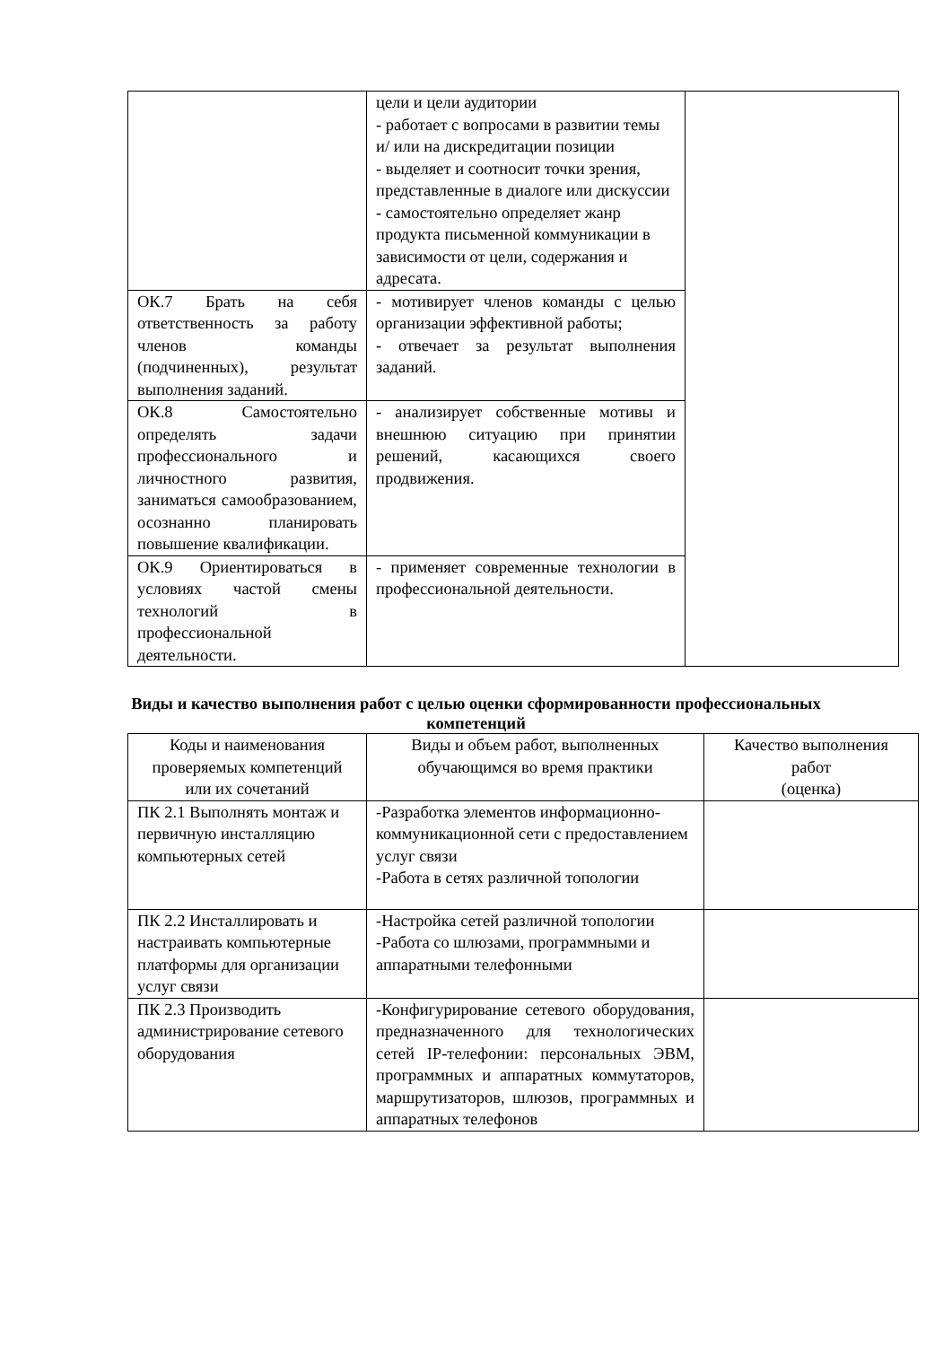| | цели и цели аудитории - работает с вопросами в развитии темы и/ или на дискредитации позиции - выделяет и соотносит точки зрения, представленные в диалоге или дискуссии - самостоятельно определяет жанр продукта письменной коммуникации в зависимости от цели, содержания и адресата. | |
| ОК.7 Брать на себя ответственность за работу членов команды (подчиненных), результат выполнения заданий. | - мотивирует членов команды с целью организации эффективной работы; - отвечает за результат выполнения заданий. | |
| ОК.8 Самостоятельно определять задачи профессионального и личностного развития, заниматься самообразованием, осознанно планировать повышение квалификации. | - анализирует собственные мотивы и внешнюю ситуацию при принятии решений, касающихся своего продвижения. | |
| ОК.9 Ориентироваться в условиях частой смены технологий в профессиональной деятельности. | - применяет современные технологии в профессиональной деятельности. | |
Виды и качество выполнения работ с целью оценки сформированности профессиональных компетенций
| Коды и наименования проверяемых компетенций или их сочетаний | Виды и объем работ, выполненных обучающимся во время практики | Качество выполнения работ (оценка) |
| ПК 2.1 Выполнять монтаж и первичную инсталляцию компьютерных сетей | -Разработка элементов информационно-коммуникационной сети с предоставлением услуг связи -Работа в сетях различной топологии | |
| ПК 2.2 Инсталлировать и настраивать компьютерные платформы для организации услуг связи | -Настройка сетей различной топологии -Работа со шлюзами, программными и аппаратными телефонными | |
| ПК 2.3 Производить администрирование сетевого оборудования | -Конфигурирование сетевого оборудования, предназначенного для технологических сетей IP-телефонии: персональных ЭВМ, программных и аппаратных коммутаторов, маршрутизаторов, шлюзов, программных и аппаратных телефонов | |